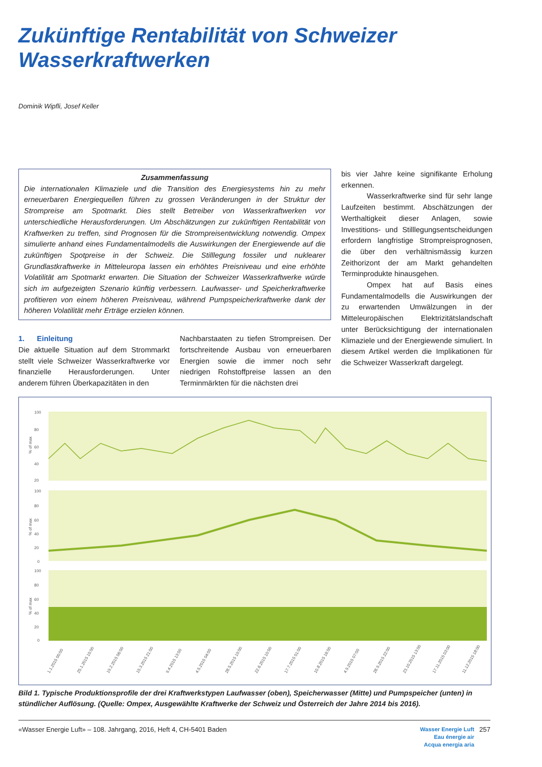Zukünftige Rentabilität von Schweizer
Wasserkraftwerken
Dominik Wipfli, Josef Keller
Zusammenfassung
Die internationalen Klimaziele und die Transition des Energiesystems hin zu mehr erneuerbaren Energiequellen führen zu grossen Veränderungen in der Struktur der Strompreise am Spotmarkt. Dies stellt Betreiber von Wasserkraftwerken vor unterschiedliche Herausforderungen. Um Abschätzungen zur zukünftigen Rentabilität von Kraftwerken zu treffen, sind Prognosen für die Strompreisentwicklung notwendig. Ompex simulierte anhand eines Fundamentalmodells die Auswirkungen der Energiewende auf die zukünftigen Spotpreise in der Schweiz. Die Stilllegung fossiler und nuklearer Grundlastkraftwerke in Mitteleuropa lassen ein erhöhtes Preisniveau und eine erhöhte Volatilität am Spotmarkt erwarten. Die Situation der Schweizer Wasserkraftwerke würde sich im aufgezeigten Szenario künftig verbessern. Laufwasser- und Speicherkraftwerke profitieren von einem höheren Preisniveau, während Pumpspeicherkraftwerke dank der höheren Volatilität mehr Erträge erzielen können.
1. Einleitung
Die aktuelle Situation auf dem Strommarkt stellt viele Schweizer Wasserkraftwerke vor finanzielle Herausforderungen. Unter anderem führen Überkapazitäten in den
Nachbarstaaten zu tiefen Strompreisen. Der fortschreitende Ausbau von erneuerbaren Energien sowie die immer noch sehr niedrigen Rohstoffpreise lassen an den Terminmärkten für die nächsten drei
bis vier Jahre keine signifikante Erholung erkennen.
Wasserkraftwerke sind für sehr lange Laufzeiten bestimmt. Abschätzungen der Werthaltigkeit dieser Anlagen, sowie Investitions- und Stilllegungsentscheidungen erfordern langfristige Strompreisprognosen, die über den verhältnismässig kurzen Zeithorizont der am Markt gehandelten Terminprodukte hinausgehen.
Ompex hat auf Basis eines Fundamentalmodells die Auswirkungen der zu erwartenden Umwälzungen in der Mitteleuropäischen Elektrizitätslandschaft unter Berücksichtigung der internationalen Klimaziele und der Energiewende simuliert. In diesem Artikel werden die Implikationen für die Schweizer Wasserkraft dargelegt.
100
80
60
40
20
100
80
60
40
20
0
100
80
60
40
20
0
1.1.2015 00:00
25.1.2015 15:00
19.2.2015 06:00
15.3.2015 21:00
9.4.2015 13:00
4.5.2015 04:00
28.5.2015 19:00
22.6.2015 10:00
17.7.2015 01:00
10.8.2015 16:00
4.9.2015 07:00
28.9.2015 22:00
23.10.2015 13:00
17.11.2015 03:00
11.12.2015 18:00
% of max
% of max
% of max
Bild 1. Typische Produktionsprofile der drei Kraftwerkstypen Laufwasser (oben), Speicherwasser (Mitte) und Pumpspeicher (unten) in stündlicher Auflösung. (Quelle: Ompex, Ausgewählte Kraftwerke der Schweiz und Österreich der Jahre 2014 bis 2016).
«Wasser Energie Luft» – 108. Jahrgang, 2016, Heft 4, CH-5401 Baden Wasser Energie Luft
Eau énergie air
Acqua energia aria 257